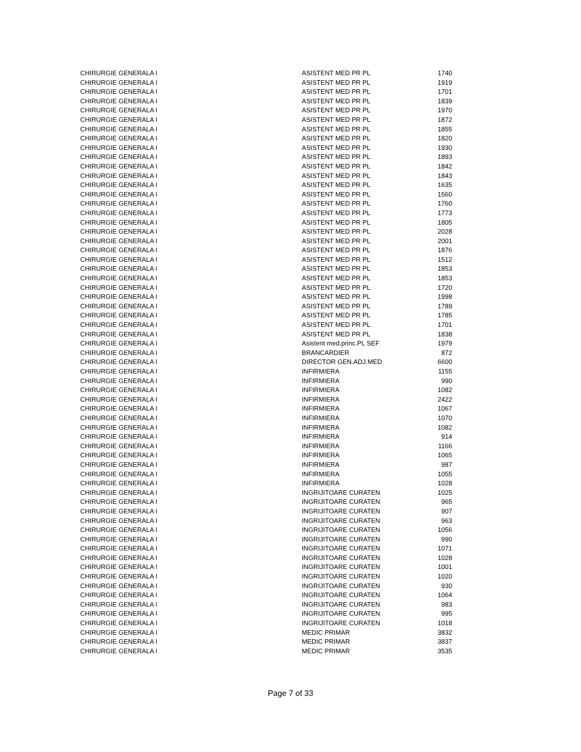| CHIRURGIE GENERALA I | ASISTENT MED PR PL | 1740 |
| CHIRURGIE GENERALA I | ASISTENT MED PR PL | 1919 |
| CHIRURGIE GENERALA I | ASISTENT MED PR PL | 1701 |
| CHIRURGIE GENERALA I | ASISTENT MED PR PL | 1839 |
| CHIRURGIE GENERALA I | ASISTENT MED PR PL | 1970 |
| CHIRURGIE GENERALA I | ASISTENT MED PR PL | 1872 |
| CHIRURGIE GENERALA I | ASISTENT MED PR PL | 1855 |
| CHIRURGIE GENERALA I | ASISTENT MED PR PL | 1820 |
| CHIRURGIE GENERALA I | ASISTENT MED PR PL | 1930 |
| CHIRURGIE GENERALA I | ASISTENT MED PR PL | 1893 |
| CHIRURGIE GENERALA I | ASISTENT MED PR PL | 1842 |
| CHIRURGIE GENERALA I | ASISTENT MED PR PL | 1843 |
| CHIRURGIE GENERALA I | ASISTENT MED PR PL | 1635 |
| CHIRURGIE GENERALA I | ASISTENT MED PR PL | 1560 |
| CHIRURGIE GENERALA I | ASISTENT MED PR PL | 1760 |
| CHIRURGIE GENERALA I | ASISTENT MED PR PL | 1773 |
| CHIRURGIE GENERALA I | ASISTENT MED PR PL | 1805 |
| CHIRURGIE GENERALA I | ASISTENT MED PR PL | 2028 |
| CHIRURGIE GENERALA I | ASISTENT MED PR PL | 2001 |
| CHIRURGIE GENERALA I | ASISTENT MED PR PL | 1876 |
| CHIRURGIE GENERALA I | ASISTENT MED PR PL | 1512 |
| CHIRURGIE GENERALA I | ASISTENT MED PR PL | 1853 |
| CHIRURGIE GENERALA I | ASISTENT MED PR PL | 1853 |
| CHIRURGIE GENERALA I | ASISTENT MED PR PL | 1720 |
| CHIRURGIE GENERALA I | ASISTENT MED PR PL | 1998 |
| CHIRURGIE GENERALA I | ASISTENT MED PR PL | 1789 |
| CHIRURGIE GENERALA I | ASISTENT MED PR PL | 1785 |
| CHIRURGIE GENERALA I | ASISTENT MED PR PL | 1701 |
| CHIRURGIE GENERALA I | ASISTENT MED PR PL | 1838 |
| CHIRURGIE GENERALA I | Asistent med.princ.PL SEF | 1979 |
| CHIRURGIE GENERALA I | BRANCARDIER | 872 |
| CHIRURGIE GENERALA I | DIRECTOR GEN.ADJ.MED | 6600 |
| CHIRURGIE GENERALA I | INFIRMIERA | 1155 |
| CHIRURGIE GENERALA I | INFIRMIERA | 990 |
| CHIRURGIE GENERALA I | INFIRMIERA | 1082 |
| CHIRURGIE GENERALA I | INFIRMIERA | 2422 |
| CHIRURGIE GENERALA I | INFIRMIERA | 1067 |
| CHIRURGIE GENERALA I | INFIRMIERA | 1070 |
| CHIRURGIE GENERALA I | INFIRMIERA | 1082 |
| CHIRURGIE GENERALA I | INFIRMIERA | 914 |
| CHIRURGIE GENERALA I | INFIRMIERA | 1166 |
| CHIRURGIE GENERALA I | INFIRMIERA | 1065 |
| CHIRURGIE GENERALA I | INFIRMIERA | 987 |
| CHIRURGIE GENERALA I | INFIRMIERA | 1055 |
| CHIRURGIE GENERALA I | INFIRMIERA | 1028 |
| CHIRURGIE GENERALA I | INGRIJITOARE CURATEN | 1025 |
| CHIRURGIE GENERALA I | INGRIJITOARE CURATEN | 965 |
| CHIRURGIE GENERALA I | INGRIJITOARE CURATEN | 907 |
| CHIRURGIE GENERALA I | INGRIJITOARE CURATEN | 963 |
| CHIRURGIE GENERALA I | INGRIJITOARE CURATEN | 1056 |
| CHIRURGIE GENERALA I | INGRIJITOARE CURATEN | 990 |
| CHIRURGIE GENERALA I | INGRIJITOARE CURATEN | 1071 |
| CHIRURGIE GENERALA I | INGRIJITOARE CURATEN | 1028 |
| CHIRURGIE GENERALA I | INGRIJITOARE CURATEN | 1001 |
| CHIRURGIE GENERALA I | INGRIJITOARE CURATEN | 1020 |
| CHIRURGIE GENERALA I | INGRIJITOARE CURATEN | 930 |
| CHIRURGIE GENERALA I | INGRIJITOARE CURATEN | 1064 |
| CHIRURGIE GENERALA I | INGRIJITOARE CURATEN | 983 |
| CHIRURGIE GENERALA I | INGRIJITOARE CURATEN | 995 |
| CHIRURGIE GENERALA I | INGRIJITOARE CURATEN | 1018 |
| CHIRURGIE GENERALA I | MEDIC PRIMAR | 3832 |
| CHIRURGIE GENERALA I | MEDIC PRIMAR | 3837 |
| CHIRURGIE GENERALA I | MEDIC PRIMAR | 3535 |
Page 7 of 33